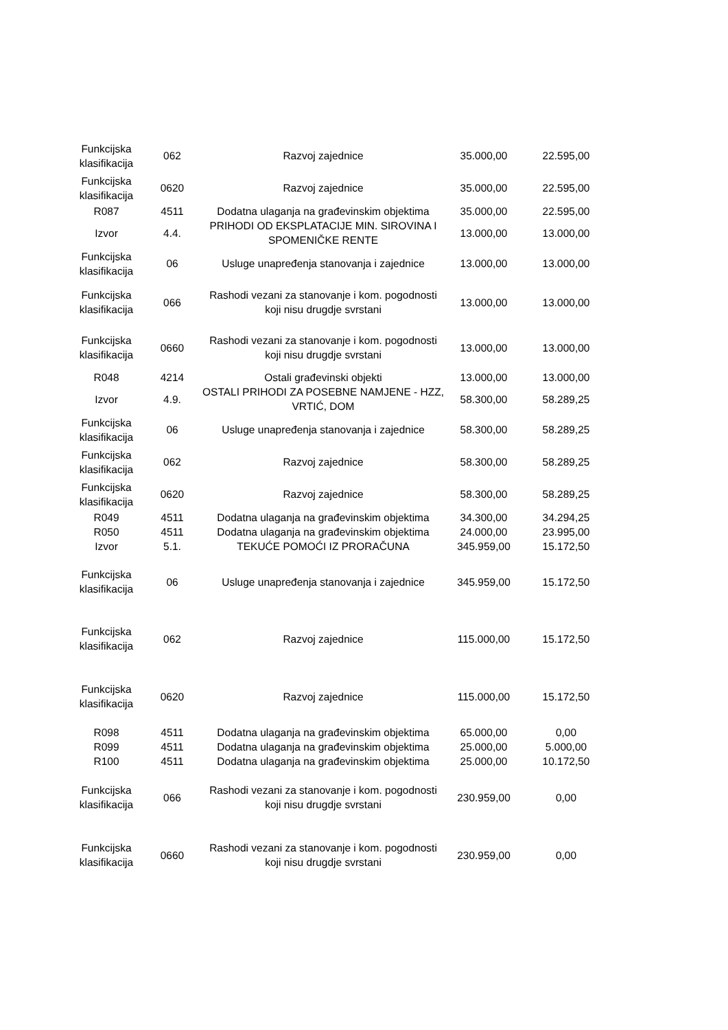| Funkcijska klasifikacija | 062 | Razvoj zajednice | 35.000,00 | 22.595,00 |
| Funkcijska klasifikacija | 0620 | Razvoj zajednice | 35.000,00 | 22.595,00 |
| R087 | 4511 | Dodatna ulaganja na građevinskim objektima | 35.000,00 | 22.595,00 |
| Izvor | 4.4. | PRIHODI OD EKSPLATACIJE MIN. SIROVINA I SPOMENIČKE RENTE | 13.000,00 | 13.000,00 |
| Funkcijska klasifikacija | 06 | Usluge unapređenja stanovanja i zajednice | 13.000,00 | 13.000,00 |
| Funkcijska klasifikacija | 066 | Rashodi vezani za stanovanje i kom. pogodnosti koji nisu drugdje svrstani | 13.000,00 | 13.000,00 |
| Funkcijska klasifikacija | 0660 | Rashodi vezani za stanovanje i kom. pogodnosti koji nisu drugdje svrstani | 13.000,00 | 13.000,00 |
| R048 | 4214 | Ostali građevinski objekti | 13.000,00 | 13.000,00 |
| Izvor | 4.9. | OSTALI PRIHODI ZA POSEBNE NAMJENE - HZZ, VRTIĆ, DOM | 58.300,00 | 58.289,25 |
| Funkcijska klasifikacija | 06 | Usluge unapređenja stanovanja i zajednice | 58.300,00 | 58.289,25 |
| Funkcijska klasifikacija | 062 | Razvoj zajednice | 58.300,00 | 58.289,25 |
| Funkcijska klasifikacija | 0620 | Razvoj zajednice | 58.300,00 | 58.289,25 |
| R049 | 4511 | Dodatna ulaganja na građevinskim objektima | 34.300,00 | 34.294,25 |
| R050 | 4511 | Dodatna ulaganja na građevinskim objektima | 24.000,00 | 23.995,00 |
| Izvor | 5.1. | TEKUĆE POMOĆI IZ PRORAČUNA | 345.959,00 | 15.172,50 |
| Funkcijska klasifikacija | 06 | Usluge unapređenja stanovanja i zajednice | 345.959,00 | 15.172,50 |
| Funkcijska klasifikacija | 062 | Razvoj zajednice | 115.000,00 | 15.172,50 |
| Funkcijska klasifikacija | 0620 | Razvoj zajednice | 115.000,00 | 15.172,50 |
| R098 | 4511 | Dodatna ulaganja na građevinskim objektima | 65.000,00 | 0,00 |
| R099 | 4511 | Dodatna ulaganja na građevinskim objektima | 25.000,00 | 5.000,00 |
| R100 | 4511 | Dodatna ulaganja na građevinskim objektima | 25.000,00 | 10.172,50 |
| Funkcijska klasifikacija | 066 | Rashodi vezani za stanovanje i kom. pogodnosti koji nisu drugdje svrstani | 230.959,00 | 0,00 |
| Funkcijska klasifikacija | 0660 | Rashodi vezani za stanovanje i kom. pogodnosti koji nisu drugdje svrstani | 230.959,00 | 0,00 |